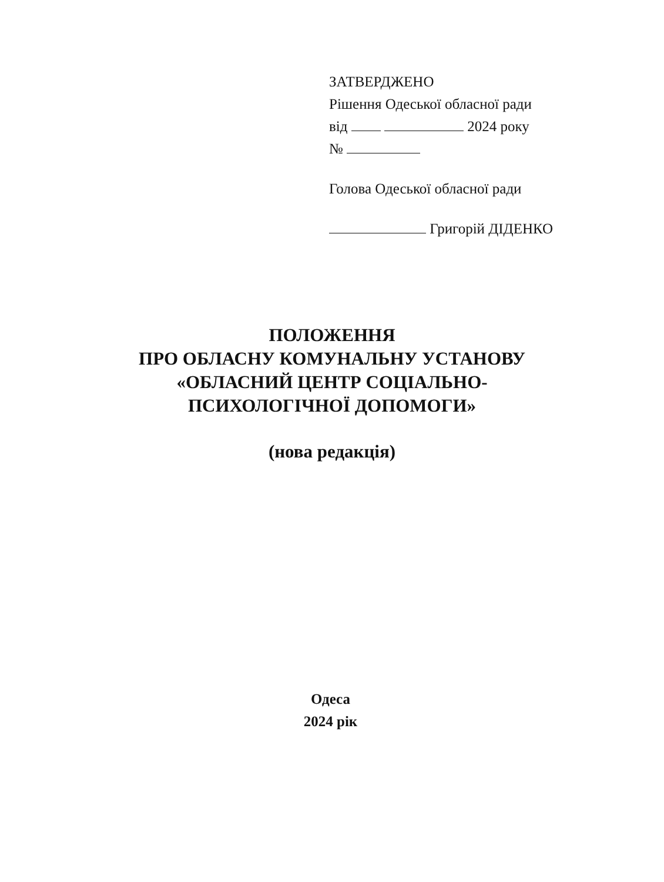ЗАТВЕРДЖЕНО
Рішення Одеської обласної ради
від 2024 року
№
Голова Одеської обласної ради
Григорій ДІДЕНКО
ПОЛОЖЕННЯ
ПРО ОБЛАСНУ КОМУНАЛЬНУ УСТАНОВУ
«ОБЛАСНИЙ ЦЕНТР СОЦІАЛЬНО-
ПСИХОЛОГІЧНОЇ ДОПОМОГИ»
(нова редакція)
Одеса
2024 рік